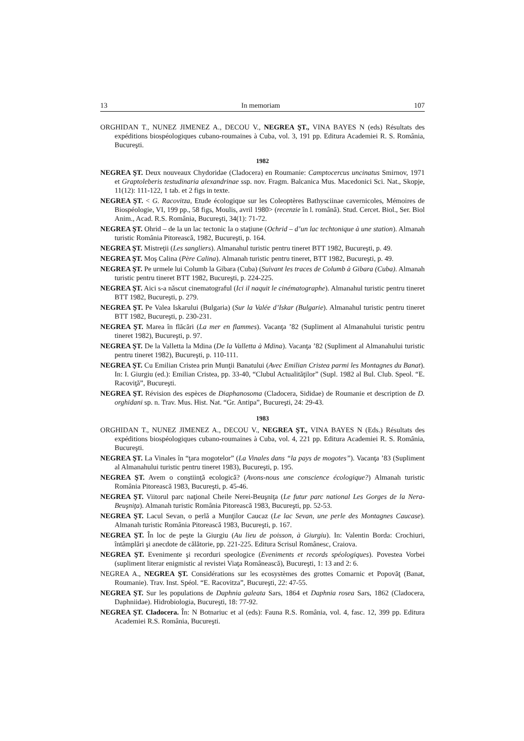13 In memoriam 107
ORGHIDAN T., NUNEZ JIMENEZ A., DECOU V., NEGREA ŞT., VINA BAYES N (eds) Résultats des expéditions biospéologiques cubano-roumaines à Cuba, vol. 3, 191 pp. Editura Academiei R. S. România, Bucureşti.
1982
NEGREA ŞT. Deux nouveaux Chydoridae (Cladocera) en Roumanie: Camptocercus uncinatus Smirnov, 1971 et Graptoleberis testudinaria alexandrinae ssp. nov. Fragm. Balcanica Mus. Macedonici Sci. Nat., Skopje, 11(12): 111-122, 1 tab. et 2 figs in texte.
NEGREA ŞT. < G. Racovitza, Etude écologique sur les Coleoptères Bathysciinae cavernicoles, Mémoires de Biospéologie, VI, 199 pp., 58 figs, Moulis, avril 1980> (recenzie în l. română). Stud. Cercet. Biol., Ser. Biol Anim., Acad. R.S. România, Bucureşti, 34(1): 71-72.
NEGREA ŞT. Ohrid – de la un lac tectonic la o staţiune (Ochrid – d’un lac techtonique à une station). Almanah turistic România Pitorească, 1982, Bucureşti, p. 164.
NEGREA ŞT. Mistreţii (Les sangliers). Almanahul turistic pentru tineret BTT 1982, Bucureşti, p. 49.
NEGREA ŞT. Moş Calina (Père Calina). Almanah turistic pentru tineret, BTT 1982, Bucureşti, p. 49.
NEGREA ŞT. Pe urmele lui Columb la Gibara (Cuba) (Suivant les traces de Columb à Gibara (Cuba). Almanah turistic pentru tineret BTT 1982, Bucureşti, p. 224-225.
NEGREA ŞT. Aici s-a născut cinematograful (Ici il naquit le cinématographe). Almanahul turistic pentru tineret BTT 1982, Bucureşti, p. 279.
NEGREA ŞT. Pe Valea Iskarului (Bulgaria) (Sur la Valée d’Iskar (Bulgarie). Almanahul turistic pentru tineret BTT 1982, Bucureşti, p. 230-231.
NEGREA ŞT. Marea în flăcări (La mer en flammes). Vacanţa ’82 (Supliment al Almanahului turistic pentru tineret 1982), Bucureşti, p. 97.
NEGREA ŞT. De la Valletta la Mdina (De la Valletta à Mdina). Vacanţa ’82 (Supliment al Almanahului turistic pentru tineret 1982), Bucureşti, p. 110-111.
NEGREA ŞT. Cu Emilian Cristea prin Munţii Banatului (Avec Emilian Cristea parmi les Montagnes du Banat). In: I. Giurgiu (ed.): Emilian Cristea, pp. 33-40, “Clubul Actualităţilor” (Supl. 1982 al Bul. Club. Speol. “E. Racoviţă”, Bucureşti.
NEGREA ŞT. Révision des espèces de Diaphanosoma (Cladocera, Sididae) de Roumanie et description de D. orghidani sp. n. Trav. Mus. Hist. Nat. “Gr. Antipa”, Bucureşti, 24: 29-43.
1983
ORGHIDAN T., NUNEZ JIMENEZ A., DECOU V., NEGREA ŞT., VINA BAYES N (Eds.) Résultats des expéditions biospéologiques cubano-roumaines à Cuba, vol. 4, 221 pp. Editura Academiei R. S. România, Bucureşti.
NEGREA ŞT. La Vinales în “ţara mogotelor” (La Vinales dans “la pays de mogotes”). Vacanţa ’83 (Supliment al Almanahului turistic pentru tineret 1983), Bucureşti, p. 195.
NEGREA ŞT. Avem o conştiinţă ecologică? (Avons-nous une conscience écologique?) Almanah turistic România Pitorească 1983, Bucureşti, p. 45-46.
NEGREA ŞT. Viitorul parc naţional Cheile Nerei-Beuşniţa (Le futur parc national Les Gorges de la Nera-Beuşniţa). Almanah turistic România Pitorească 1983, Bucureşti, pp. 52-53.
NEGREA ŞT. Lacul Sevan, o perlă a Munţilor Caucaz (Le lac Sevan, une perle des Montagnes Caucase). Almanah turistic România Pitorească 1983, Bucureşti, p. 167.
NEGREA ŞT. În loc de peşte la Giurgiu (Au lieu de poisson, à Giurgiu). In: Valentin Borda: Crochiuri, întâmplări şi anecdote de călătorie, pp. 221-225. Editura Scrisul Românesc, Craiova.
NEGREA ŞT. Evenimente şi recorduri speologice (Eveniments et records spéologiques). Povestea Vorbei (supliment literar enigmistic al revistei Viaţa Românească), Bucureşti, 1: 13 and 2: 6.
NEGREA A., NEGREA ŞT. Considérations sur les ecosystèmes des grottes Comarnic et Popovăţ (Banat, Roumanie). Trav. Inst. Spéol. “E. Racovitza”, Bucureşti, 22: 47-55.
NEGREA ŞT. Sur les populations de Daphnia galeata Sars, 1864 et Daphnia rosea Sars, 1862 (Cladocera, Daphniidae). Hidrobiologia, Bucureşti, 18: 77-92.
NEGREA ŞT. Cladocera. În: N Botnariuc et al (eds): Fauna R.S. România, vol. 4, fasc. 12, 399 pp. Editura Academiei R.S. România, Bucureşti.